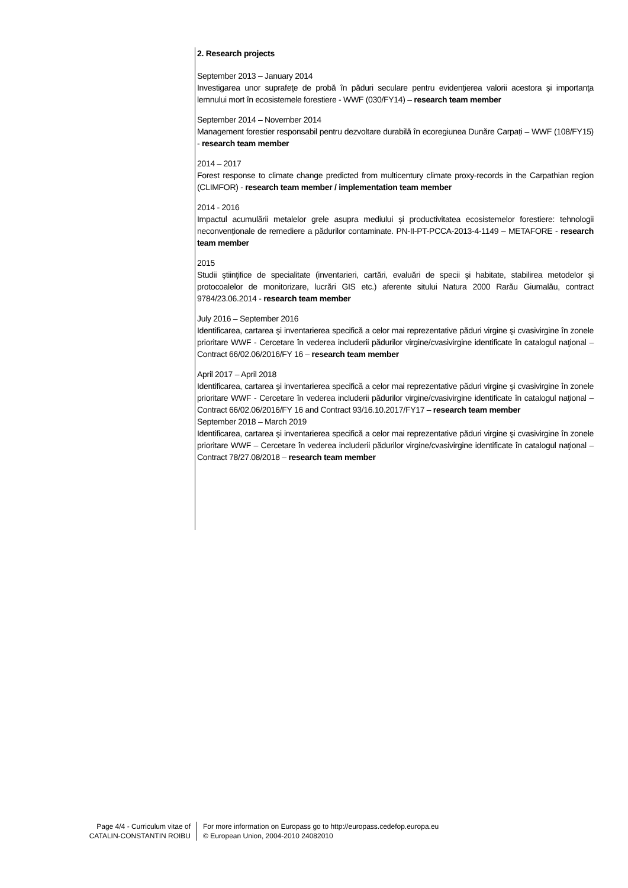2. Research projects
September 2013 – January 2014
Investigarea unor suprafeţe de probă în păduri seculare pentru evidenţierea valorii acestora şi importanţa lemnului mort în ecosistemele forestiere - WWF (030/FY14) – research team member
September 2014 – November 2014
Management forestier responsabil pentru dezvoltare durabilă în ecoregiunea Dunăre Carpați – WWF (108/FY15) - research team member
2014 – 2017
Forest response to climate change predicted from multicentury climate proxy-records in the Carpathian region (CLIMFOR) - research team member / implementation team member
2014 - 2016
Impactul acumulării metalelor grele asupra mediului și productivitatea ecosistemelor forestiere: tehnologii neconvenționale de remediere a pădurilor contaminate. PN-II-PT-PCCA-2013-4-1149 – METAFORE - research team member
2015
Studii ştiinţifice de specialitate (inventarieri, cartări, evaluări de specii şi habitate, stabilirea metodelor şi protocoalelor de monitorizare, lucrări GIS etc.) aferente sitului Natura 2000 Rarău Giumalău, contract 9784/23.06.2014 - research team member
July 2016 – September 2016
Identificarea, cartarea şi inventarierea specifică a celor mai reprezentative păduri virgine şi cvasivirgine în zonele prioritare WWF - Cercetare în vederea includerii pădurilor virgine/cvasivirgine identificate în catalogul naţional – Contract 66/02.06/2016/FY 16 – research team member
April 2017 – April 2018
Identificarea, cartarea şi inventarierea specifică a celor mai reprezentative păduri virgine şi cvasivirgine în zonele prioritare WWF - Cercetare în vederea includerii pădurilor virgine/cvasivirgine identificate în catalogul naţional – Contract 66/02.06/2016/FY 16 and Contract 93/16.10.2017/FY17 – research team member
September 2018 – March 2019
Identificarea, cartarea şi inventarierea specifică a celor mai reprezentative păduri virgine şi cvasivirgine în zonele prioritare WWF – Cercetare în vederea includerii pădurilor virgine/cvasivirgine identificate în catalogul naţional – Contract 78/27.08/2018 – research team member
Page 4/4 - Curriculum vitae of
CATALIN-CONSTANTIN ROIBU
For more information on Europass go to http://europass.cedefop.europa.eu
© European Union, 2004-2010 24082010